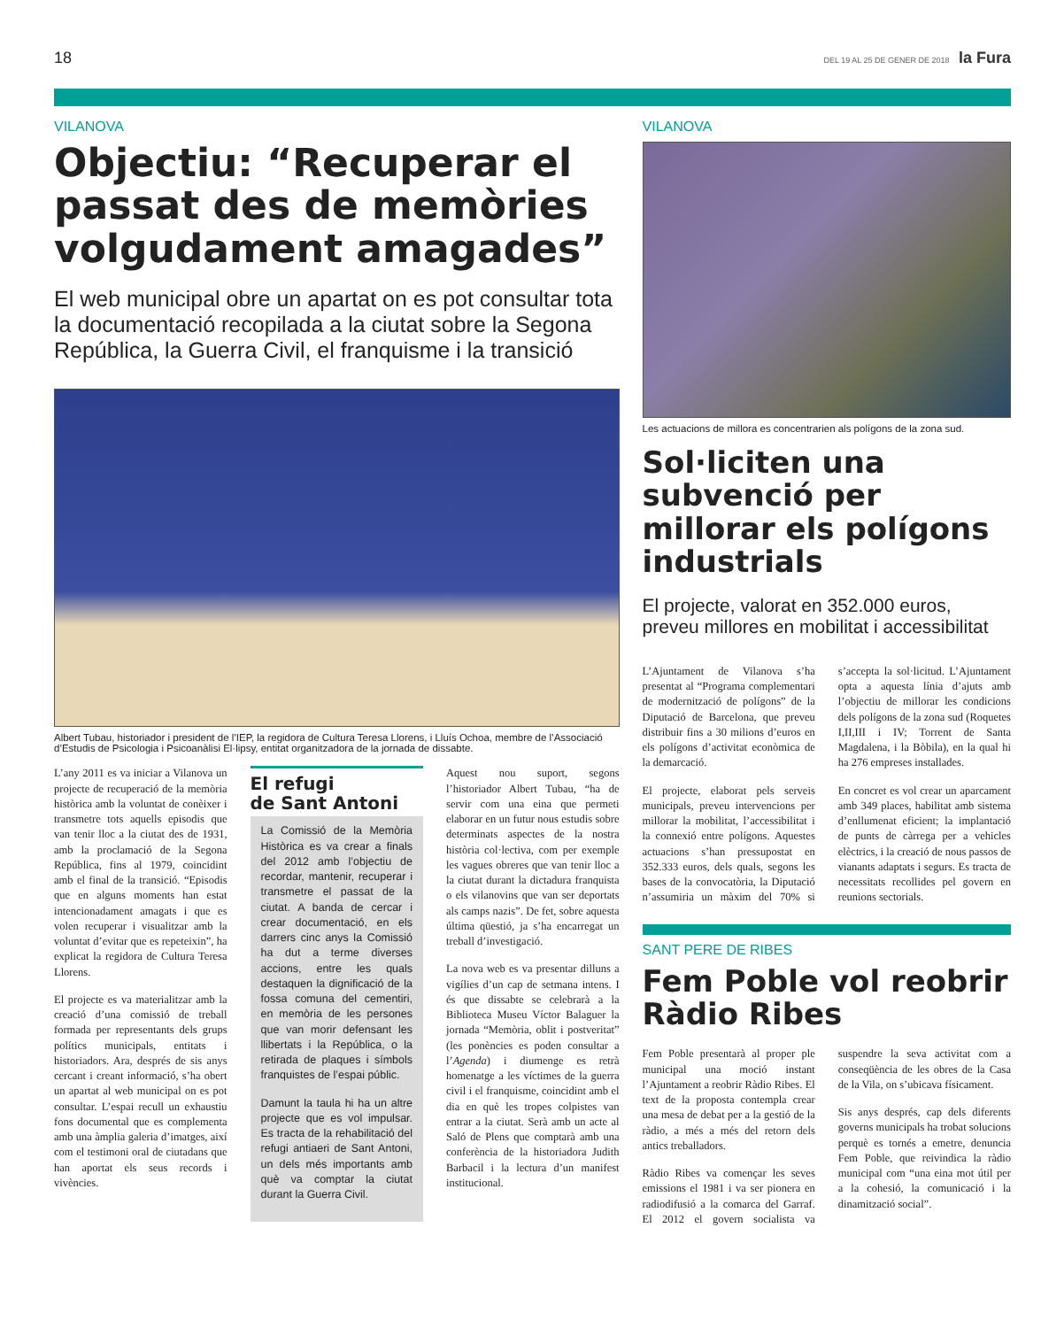18 DEL 19 AL 25 DE GENER DE 2018 la Fura
VILANOVA
Objectiu: “Recuperar el passat des de memòries volgudament amagades”
El web municipal obre un apartat on es pot consultar tota la documentació recopilada a la ciutat sobre la Segona República, la Guerra Civil, el franquisme i la transició
Albert Tubau, historiador i president de l’IEP, la regidora de Cultura Teresa Llorens, i Lluís Ochoa, membre de l’Associació d’Estudis de Psicologia i Psicoanàlisi El·lipsy, entitat organitzadora de la jornada de dissabte.
L’any 2011 es va iniciar a Vilanova un projecte de recuperació de la memòria històrica amb la voluntat de conèixer i transmetre tots aquells episodis que van tenir lloc a la ciutat des de 1931, amb la proclamació de la Segona República, fins al 1979, coincidint amb el final de la transició. “Episodis que en alguns moments han estat intencionadament amagats i que es volen recuperar i visualitzar amb la voluntat d’evitar que es repeteixin”, ha explicat la regidora de Cultura Teresa Llorens.
El projecte es va materialitzar amb la creació d’una comissió de treball formada per representants dels grups polítics municipals, entitats i historiadors. Ara, després de sis anys cercant i creant informació, s’ha obert un apartat al web municipal on es pot consultar. L’espai recull un exhaustiu fons documental que es complementa amb una àmplia galeria d’imatges, així com el testimoni oral de ciutadans que han aportat els seus records i vivències.
El refugi
de Sant Antoni
La Comissió de la Memòria Històrica es va crear a finals del 2012 amb l’objectiu de recordar, mantenir, recuperar i transmetre el passat de la ciutat. A banda de cercar i crear documentació, en els darrers cinc anys la Comissió ha dut a terme diverses accions, entre les quals destaquen la dignificació de la fossa comuna del cementiri, en memòria de les persones que van morir defensant les llibertats i la República, o la retirada de plaques i símbols franquistes de l’espai públic.
Damunt la taula hi ha un altre projecte que es vol impulsar. Es tracta de la rehabilitació del refugi antiaeri de Sant Antoni, un dels més importants amb què va comptar la ciutat durant la Guerra Civil.
Aquest nou suport, segons l’historiador Albert Tubau, “ha de servir com una eina que permeti elaborar en un futur nous estudis sobre determinats aspectes de la nostra història col·lectiva, com per exemple les vagues obreres que van tenir lloc a la ciutat durant la dictadura franquista o els vilanovins que van ser deportats als camps nazis”. De fet, sobre aquesta última qüestió, ja s’ha encarregat un treball d’investigació.
La nova web es va presentar dilluns a vigílies d’un cap de setmana intens. I és que dissabte se celebrarà a la Biblioteca Museu Víctor Balaguer la jornada “Memòria, oblit i postveritat” (les ponències es poden consultar a l’Agenda) i diumenge es retrà homenatge a les víctimes de la guerra civil i el franquisme, coincidint amb el dia en què les tropes colpistes van entrar a la ciutat. Serà amb un acte al Saló de Plens que comptarà amb una conferència de la historiadora Judith Barbacil i la lectura d’un manifest institucional.
VILANOVA
Les actuacions de millora es concentrarien als polígons de la zona sud.
Sol·liciten una subvenció per millorar els polígons industrials
El projecte, valorat en 352.000 euros, preveu millores en mobilitat i accessibilitat
L’Ajuntament de Vilanova s’ha presentat al “Programa complementari de modernització de polígons” de la Diputació de Barcelona, que preveu distribuir fins a 30 milions d’euros en els polígons d’activitat econòmica de la demarcació.
El projecte, elaborat pels serveis municipals, preveu intervencions per millorar la mobilitat, l’accessibilitat i la connexió entre polígons. Aquestes actuacions s’han pressupostat en 352.333 euros, dels quals, segons les bases de la convocatòria, la Diputació n’assumiria un màxim del 70% si s’accepta la sol·licitud. L’Ajuntament opta a aquesta línia d’ajuts amb l’objectiu de millorar les condicions dels polígons de la zona sud (Roquetes I,II,III i IV; Torrent de Santa Magdalena, i la Bòbila), en la qual hi ha 276 empreses installades.
En concret es vol crear un aparcament amb 349 places, habilitat amb sistema d’enllumenat eficient; la implantació de punts de càrrega per a vehicles elèctrics, i la creació de nous passos de vianants adaptats i segurs. Es tracta de necessitats recollides pel govern en reunions sectorials.
SANT PERE DE RIBES
Fem Poble vol reobrir Ràdio Ribes
Fem Poble presentarà al proper ple municipal una moció instant l’Ajuntament a reobrir Ràdio Ribes. El text de la proposta contempla crear una mesa de debat per a la gestió de la ràdio, a més a més del retorn dels antics treballadors.
Ràdio Ribes va començar les seves emissions el 1981 i va ser pionera en radiodifusió a la comarca del Garraf. El 2012 el govern socialista va suspendre la seva activitat com a conseqüència de les obres de la Casa de la Vila, on s’ubicava físicament.
Sis anys després, cap dels diferents governs municipals ha trobat solucions perquè es tornés a emetre, denuncia Fem Poble, que reivindica la ràdio municipal com “una eina mot útil per a la cohesió, la comunicació i la dinamització social”.